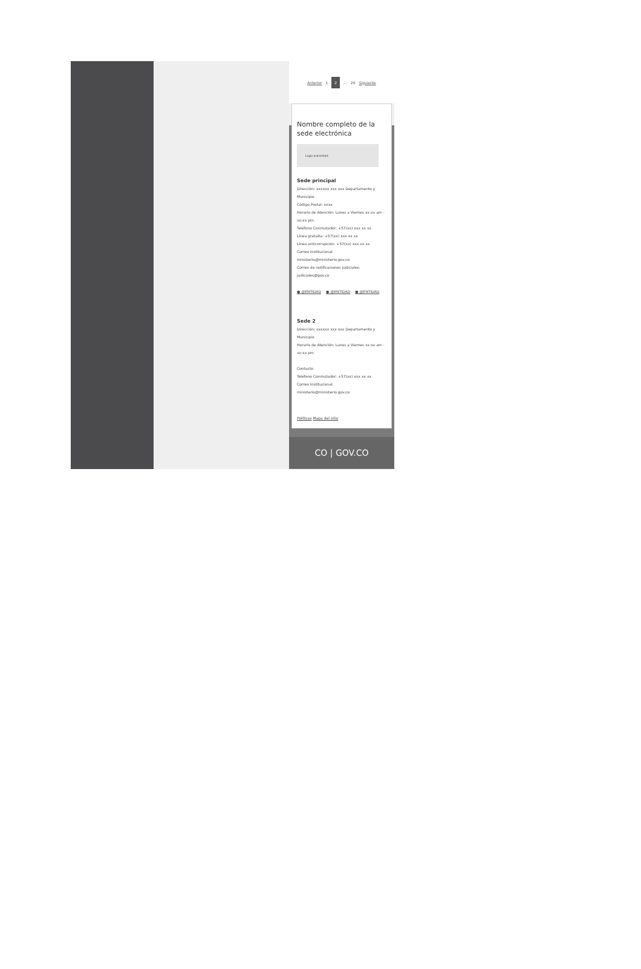Anterior 1 2 ... 20 Siguiente
Nombre completo de la sede electrónica
Logo autoridad
Sede principal
Dirección: xxxxxx xxx xxx Departamento y Municipio
Código Postal: xxxx
Horario de Atención: Lunes a Viernes xx:xx am - xx:xx pm.
Teléfono Conmutador: +57(xx) xxx xx xx
Línea gratuita: +57(xx) xxx xx xx
Línea anticorrupción: +57(xx) xxx xx xx
Correo Institucional: ministerio@ministerio.gov.co
Correo de notificaciones judiciales: judiciales@gov.co
● @ENTIDAD ● @ENTIDAD ● @ENTIDAD
Sede 2
Dirección: xxxxxx xxx xxx Departamento y Municipio
Horario de Atención: Lunes a Viernes xx:xx am - xx:xx pm
Contacto
Teléfono Conmutador: +57(xx) xxx xx xx
Correo Institucional: ministerio@ministerio.gov.co
Políticas Mapa del sitio
CO | GOV.CO